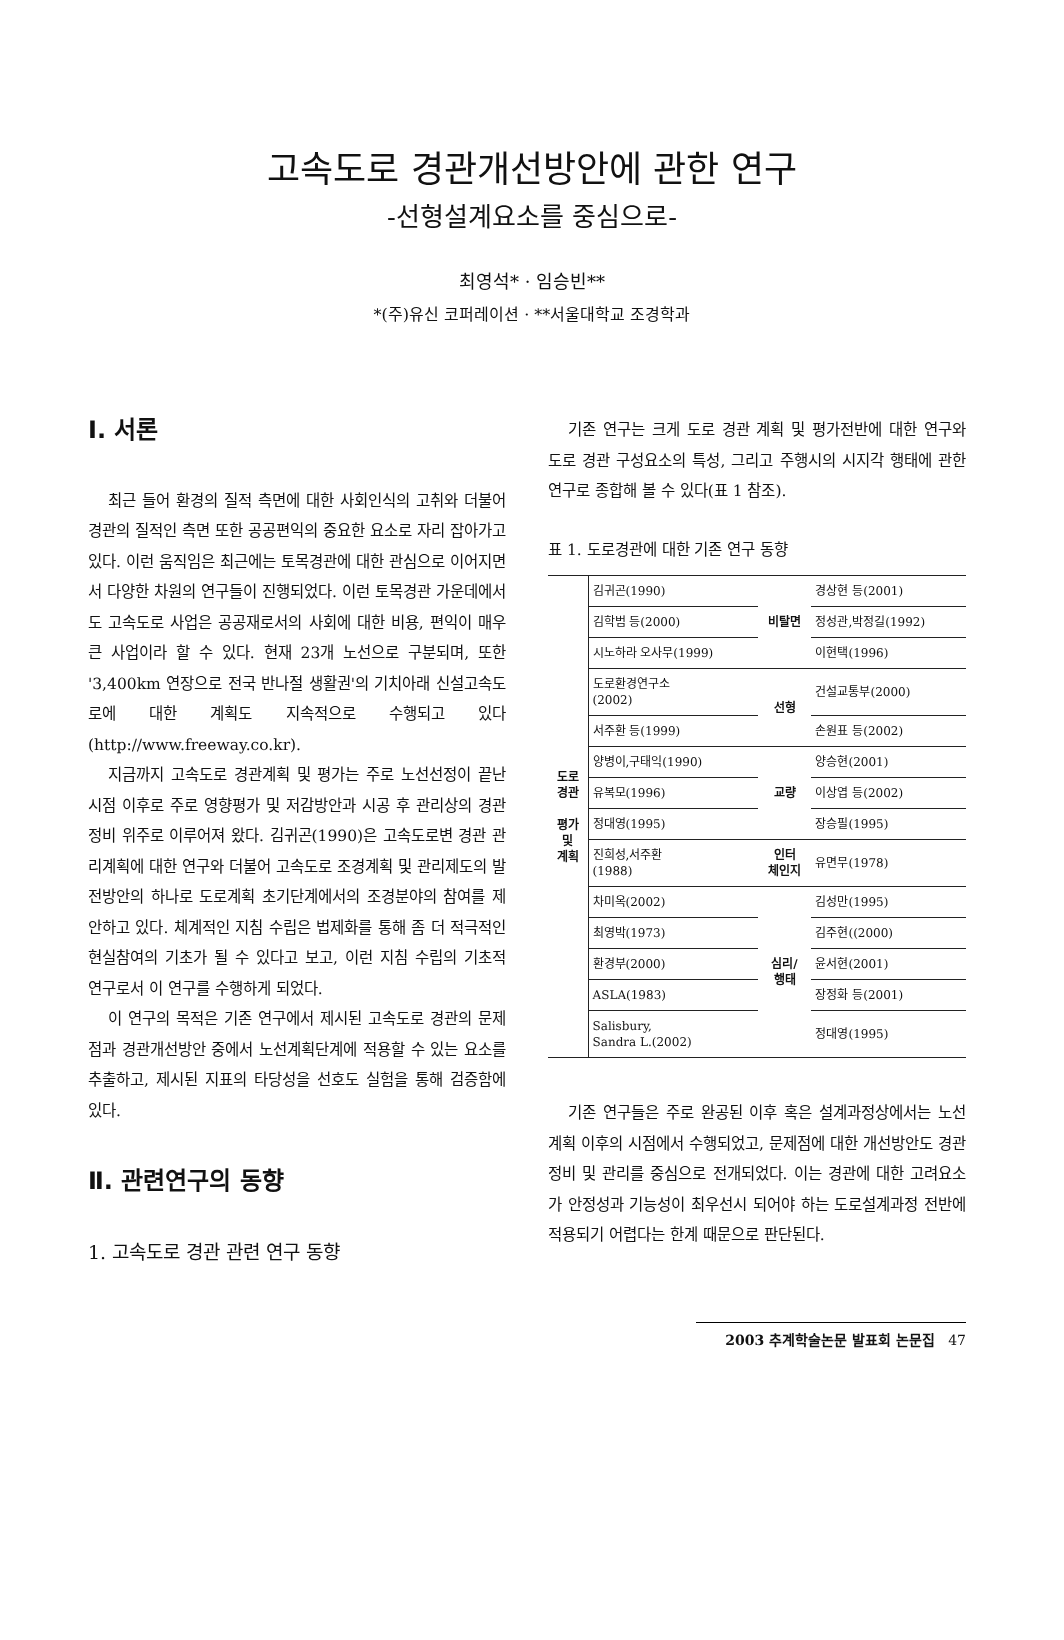고속도로 경관개선방안에 관한 연구
-선형설계요소를 중심으로-
최영석* · 임승빈**
*(주)유신 코퍼레이션 · **서울대학교 조경학과
Ⅰ. 서론
최근 들어 환경의 질적 측면에 대한 사회인식의 고취와 더불어 경관의 질적인 측면 또한 공공편익의 중요한 요소로 자리 잡아가고 있다. 이런 움직임은 최근에는 토목경관에 대한 관심으로 이어지면서 다양한 차원의 연구들이 진행되었다. 이런 토목경관 가운데에서도 고속도로 사업은 공공재로서의 사회에 대한 비용, 편익이 매우 큰 사업이라 할 수 있다. 현재 23개 노선으로 구분되며, 또한 '3,400km 연장으로 전국 반나절 생활권'의 기치아래 신설고속도로에 대한 계획도 지속적으로 수행되고 있다(http://www.freeway.co.kr).
지금까지 고속도로 경관계획 및 평가는 주로 노선선정이 끝난 시점 이후로 주로 영향평가 및 저감방안과 시공 후 관리상의 경관정비 위주로 이루어져 왔다. 김귀곤(1990)은 고속도로변 경관 관리계획에 대한 연구와 더불어 고속도로 조경계획 및 관리제도의 발전방안의 하나로 도로계획 초기단계에서의 조경분야의 참여를 제안하고 있다. 체계적인 지침 수립은 법제화를 통해 좀 더 적극적인 현실참여의 기초가 될 수 있다고 보고, 이런 지침 수립의 기초적 연구로서 이 연구를 수행하게 되었다.
이 연구의 목적은 기존 연구에서 제시된 고속도로 경관의 문제점과 경관개선방안 중에서 노선계획단계에 적용할 수 있는 요소를 추출하고, 제시된 지표의 타당성을 선호도 실험을 통해 검증함에 있다.
Ⅱ. 관련연구의 동향
1. 고속도로 경관 관련 연구 동향
기존 연구는 크게 도로 경관 계획 및 평가전반에 대한 연구와 도로 경관 구성요소의 특성, 그리고 주행시의 시지각 행태에 관한 연구로 종합해 볼 수 있다(표 1 참조).
표 1. 도로경관에 대한 기존 연구 동향
| 도로 경관 평가 및 계획 | 김귀곤(1990) | 비탈면 | 경상현 등(2001) |
| | 김학범 등(2000) | | 정성관,박정길(1992) |
| | 시노하라 오사무(1999) | | 이현택(1996) |
| | 도로환경연구소 (2002) | 선형 | 건설교통부(2000) |
| | 서주환 등(1999) | | 손원표 등(2002) |
| | 양병이,구태익(1990) | 교량 | 양승현(2001) |
| | 유복모(1996) | | 이상엽 등(2002) |
| | 정대영(1995) | | 장승필(1995) |
| | 진희성,서주환 (1988) | 인터 체인지 | 유면무(1978) |
| | 차미옥(2002) | 심리/ 행태 | 김성만(1995) |
| | 최영박(1973) | | 김주현((2000) |
| | 환경부(2000) | | 윤서현(2001) |
| | ASLA(1983) | | 장정화 등(2001) |
| | Salisbury, Sandra L.(2002) | | 정대영(1995) |
기존 연구들은 주로 완공된 이후 혹은 설계과정상에서는 노선계획 이후의 시점에서 수행되었고, 문제점에 대한 개선방안도 경관 정비 및 관리를 중심으로 전개되었다. 이는 경관에 대한 고려요소가 안정성과 기능성이 최우선시 되어야 하는 도로설계과정 전반에 적용되기 어렵다는 한계 때문으로 판단된다.
2003 추계학술논문 발표회 논문집 47